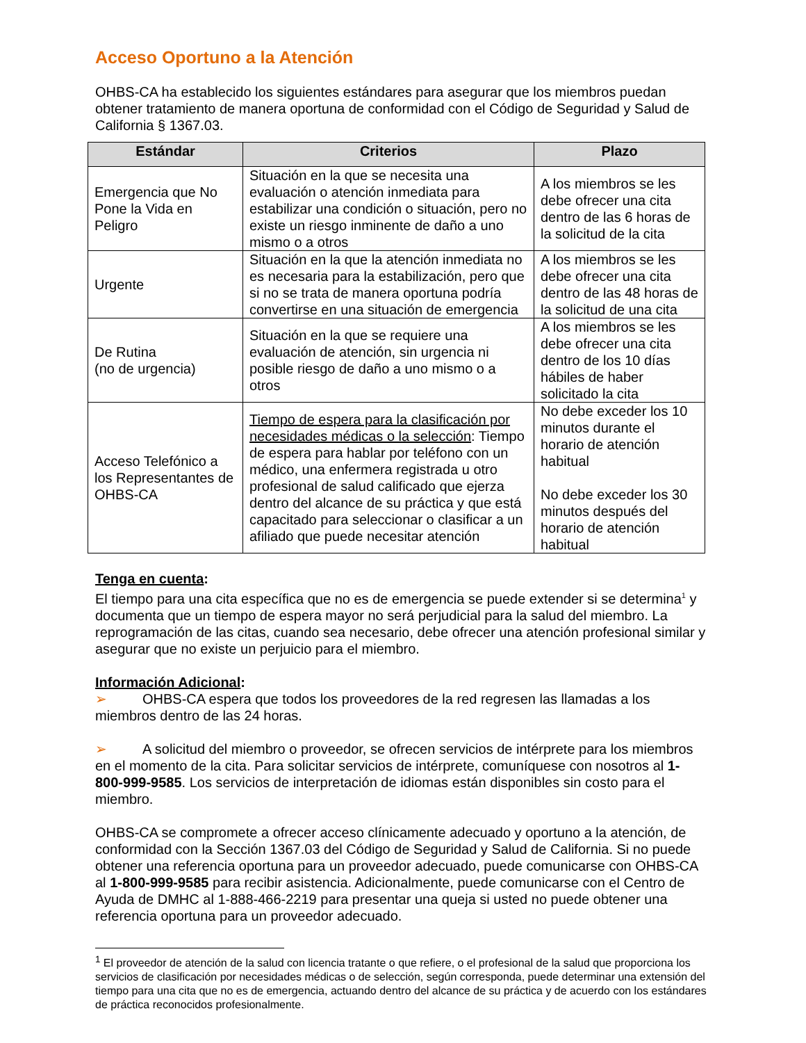Acceso Oportuno a la Atención
OHBS-CA ha establecido los siguientes estándares para asegurar que los miembros puedan obtener tratamiento de manera oportuna de conformidad con el Código de Seguridad y Salud de California § 1367.03.
| Estándar | Criterios | Plazo |
| --- | --- | --- |
| Emergencia que No Pone la Vida en Peligro | Situación en la que se necesita una evaluación o atención inmediata para estabilizar una condición o situación, pero no existe un riesgo inminente de daño a uno mismo o a otros | A los miembros se les debe ofrecer una cita dentro de las 6 horas de la solicitud de la cita |
| Urgente | Situación en la que la atención inmediata no es necesaria para la estabilización, pero que si no se trata de manera oportuna podría convertirse en una situación de emergencia | A los miembros se les debe ofrecer una cita dentro de las 48 horas de la solicitud de una cita |
| De Rutina (no de urgencia) | Situación en la que se requiere una evaluación de atención, sin urgencia ni posible riesgo de daño a uno mismo o a otros | A los miembros se les debe ofrecer una cita dentro de los 10 días hábiles de haber solicitado la cita |
| Acceso Telefónico a los Representantes de OHBS-CA | Tiempo de espera para la clasificación por necesidades médicas o la selección : Tiempo de espera para hablar por teléfono con un médico, una enfermera registrada u otro profesional de salud calificado que ejerza dentro del alcance de su práctica y que está capacitado para seleccionar o clasificar a un afiliado que puede necesitar atención | No debe exceder los 10 minutos durante el horario de atención habitual No debe exceder los 30 minutos después del horario de atención habitual |
Tenga en cuenta:
El tiempo para una cita específica que no es de emergencia se puede extender si se determina<sup>1</sup> y documenta que un tiempo de espera mayor no será perjudicial para la salud del miembro. La reprogramación de las citas, cuando sea necesario, debe ofrecer una atención profesional similar y asegurar que no existe un perjuicio para el miembro.
Información Adicional:
➢ OHBS-CA espera que todos los proveedores de la red regresen las llamadas a los miembros dentro de las 24 horas.
➢ A solicitud del miembro o proveedor, se ofrecen servicios de intérprete para los miembros en el momento de la cita. Para solicitar servicios de intérprete, comuníquese con nosotros al 1-800-999-9585. Los servicios de interpretación de idiomas están disponibles sin costo para el miembro.
OHBS-CA se compromete a ofrecer acceso clínicamente adecuado y oportuno a la atención, de conformidad con la Sección 1367.03 del Código de Seguridad y Salud de California. Si no puede obtener una referencia oportuna para un proveedor adecuado, puede comunicarse con OHBS-CA al 1-800-999-9585 para recibir asistencia. Adicionalmente, puede comunicarse con el Centro de Ayuda de DMHC al 1-888-466-2219 para presentar una queja si usted no puede obtener una referencia oportuna para un proveedor adecuado.
<sup>1</sup> El proveedor de atención de la salud con licencia tratante o que refiere, o el profesional de la salud que proporciona los servicios de clasificación por necesidades médicas o de selección, según corresponda, puede determinar una extensión del tiempo para una cita que no es de emergencia, actuando dentro del alcance de su práctica y de acuerdo con los estándares de práctica reconocidos profesionalmente.